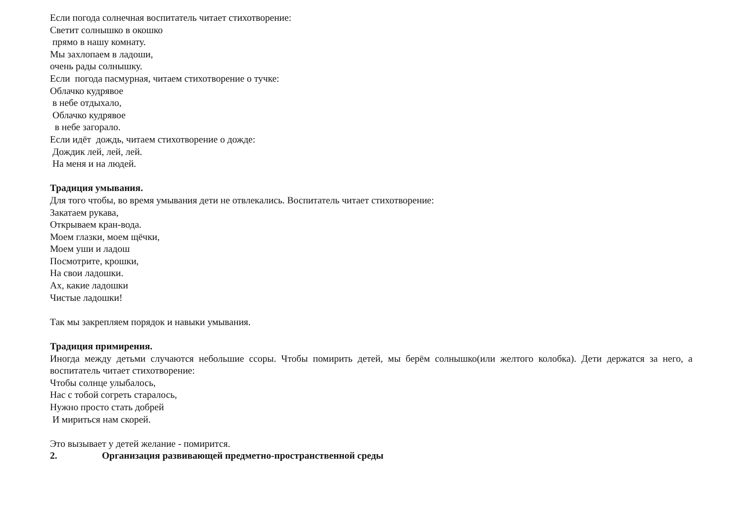Если погода солнечная воспитатель читает стихотворение:
Светит солнышко в окошко
прямо в нашу комнату.
Мы захлопаем в ладоши,
очень рады солнышку.
Если погода пасмурная, читаем стихотворение о тучке:
Облачко кудрявое
в небе отдыхало,
Облачко кудрявое
в небе загорало.
Если идёт дождь, читаем стихотворение о дожде:
Дождик лей, лей, лей.
На меня и на людей.
Традиция умывания.
Для того чтобы, во время умывания дети не отвлекались. Воспитатель читает стихотворение:
Закатаем рукава,
Открываем кран-вода.
Моем глазки, моем щёчки,
Моем уши и ладош
Посмотрите, крошки,
На свои ладошки.
Ах, какие ладошки
Чистые ладошки!
Так мы закрепляем порядок и навыки умывания.
Традиция примирения.
Иногда между детьми случаются небольшие ссоры. Чтобы помирить детей, мы берём солнышко(или желтого колобка). Дети держатся за него, а воспитатель читает стихотворение:
Чтобы солнце улыбалось,
Нас с тобой согреть старалось,
Нужно просто стать добрей
И мириться нам скорей.
Это вызывает у детей желание - помирится.
2. Организация развивающей предметно-пространственной среды